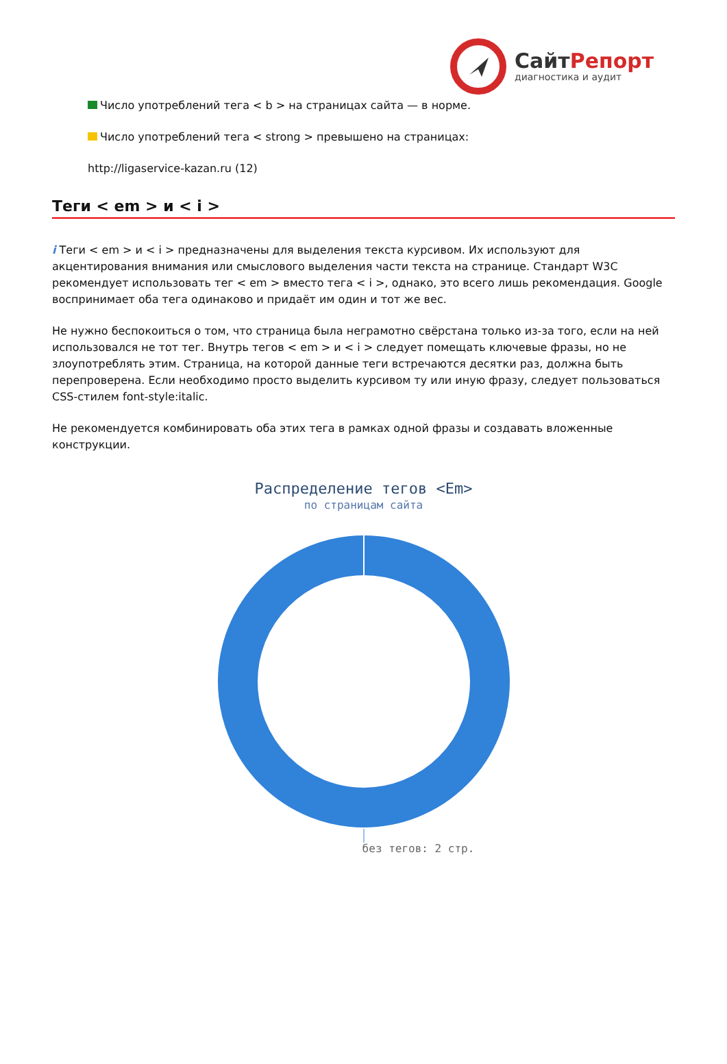СайтРепорт
диагностика и аудит
Число употреблений тега < b > на страницах сайта — в норме.
Число употреблений тега < strong > превышено на страницах:
http://ligaservice-kazan.ru (12)
Теги < em > и < i >
i Теги < em > и < i > предназначены для выделения текста курсивом. Их используют для акцентирования внимания или смыслового выделения части текста на странице. Стандарт W3C рекомендует использовать тег < em > вместо тега < i >, однако, это всего лишь рекомендация. Google воспринимает оба тега одинаково и придаёт им один и тот же вес.
Не нужно беспокоиться о том, что страница была неграмотно свёрстана только из-за того, если на ней использовался не тот тег. Внутрь тегов < em > и < i > следует помещать ключевые фразы, но не злоупотреблять этим. Страница, на которой данные теги встречаются десятки раз, должна быть перепроверена. Если необходимо просто выделить курсивом ту или иную фразу, следует пользоваться CSS-стилем font-style:italic.
Не рекомендуется комбинировать оба этих тега в рамках одной фразы и создавать вложенные конструкции.
Распределение тегов <Em>
по страницам сайта
без тегов: 2 стр.